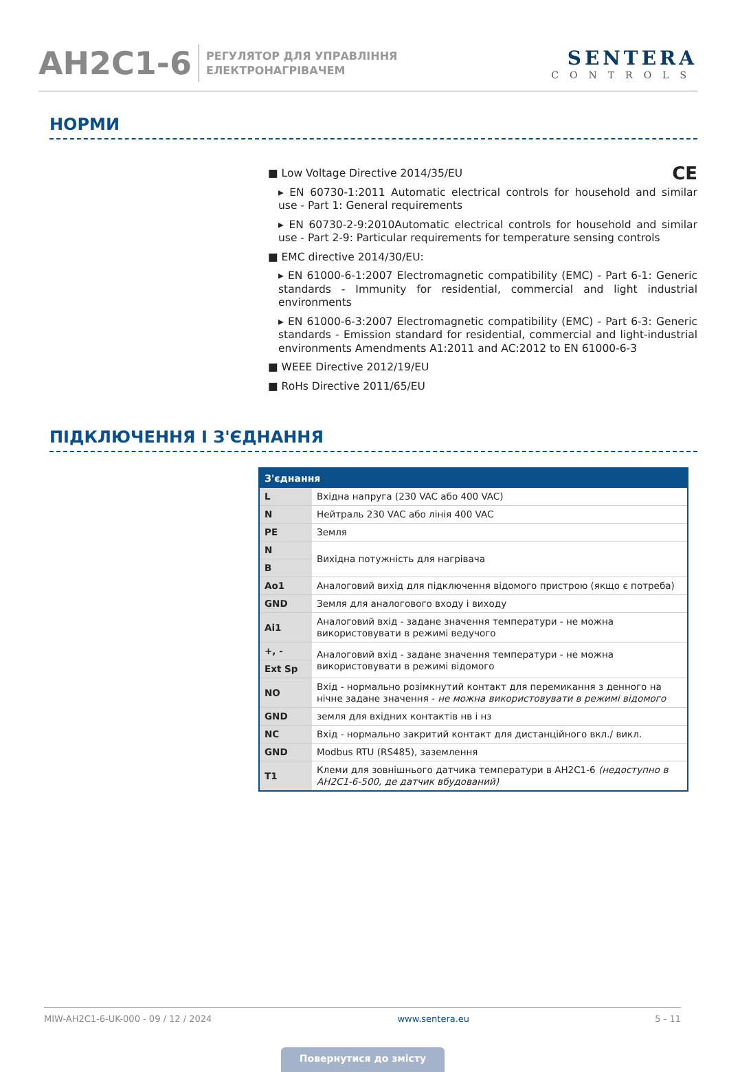AH2C1-6
РЕГУЛЯТОР ДЛЯ УПРАВЛІННЯ
ЕЛЕКТРОНАГРІВАЧЕМ
SENTERA
CONTROLS
НОРМИ
■ Low Voltage Directive 2014/35/EU CE
▸ EN 60730-1:2011 Automatic electrical controls for household and similar use - Part 1: General requirements
▸ EN 60730-2-9:2010Automatic electrical controls for household and similar use - Part 2-9: Particular requirements for temperature sensing controls
■ EMC directive 2014/30/EU:
▸ EN 61000-6-1:2007 Electromagnetic compatibility (EMC) - Part 6-1: Generic standards - Immunity for residential, commercial and light industrial environments
▸ EN 61000-6-3:2007 Electromagnetic compatibility (EMC) - Part 6-3: Generic standards - Emission standard for residential, commercial and light-industrial environments Amendments A1:2011 and AC:2012 to EN 61000-6-3
■ WEEE Directive 2012/19/EU
■ RoHs Directive 2011/65/EU
ПІДКЛЮЧЕННЯ І З'ЄДНАННЯ
| З'єднання | |
| --- | --- |
| L | Вхідна напруга (230 VAC або 400 VAC) |
| N | Нейтраль 230 VAC або лінія 400 VAC |
| PE | Земля |
| N | Вихідна потужність для нагрівача |
| B | |
| Ao1 | Аналоговий вихід для підключення відомого пристрою (якщо є потреба) |
| GND | Земля для аналогового входу і виходу |
| Ai1 | Аналоговий вхід - задане значення температури - не можна використовувати в режимі ведучого |
| +, - | Аналоговий вхід - задане значення температури - не можна використовувати в режимі відомого |
| Ext Sp | |
| NO | Вхід - нормально розімкнутий контакт для перемикання з денного на нічне задане значення - не можна використовувати в режимі відомого |
| GND | земля для вхідних контактів нв і нз |
| NC | Вхід - нормально закритий контакт для дистанційного вкл./ викл. |
| GND | Modbus RTU (RS485), заземлення |
| T1 | Клеми для зовнішнього датчика температури в AH2C1-6 (недоступно в AH2C1-6-500, де датчик вбудований) |
MIW-AH2C1-6-UK-000 - 09 / 12 / 2024 www.sentera.eu 5 - 11
Повернутися до змісту